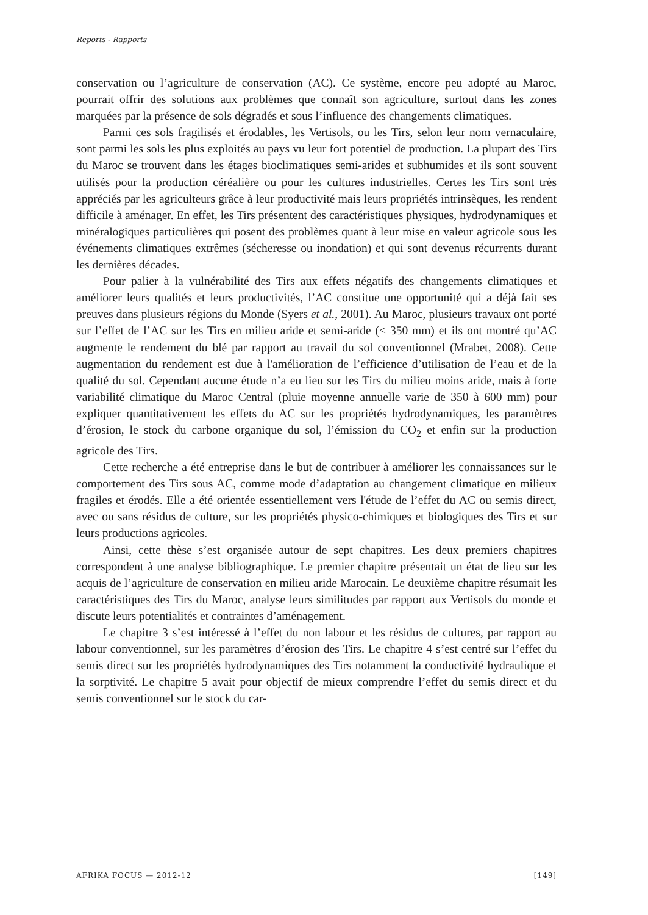Reports - Rapports
conservation ou l’agriculture de conservation (AC). Ce système, encore peu adopté au Maroc, pourrait offrir des solutions aux problèmes que connaît son agriculture, surtout dans les zones marquées par la présence de sols dégradés et sous l’influence des changements climatiques.
Parmi ces sols fragilisés et érodables, les Vertisols, ou les Tirs, selon leur nom vernaculaire, sont parmi les sols les plus exploités au pays vu leur fort potentiel de production. La plupart des Tirs du Maroc se trouvent dans les étages bioclimatiques semi-arides et subhumides et ils sont souvent utilisés pour la production céréalière ou pour les cultures industrielles. Certes les Tirs sont très appréciés par les agriculteurs grâce à leur productivité mais leurs propriétés intrinsèques, les rendent difficile à aménager. En effet, les Tirs présentent des caractéristiques physiques, hydrodynamiques et minéralogiques particulières qui posent des problèmes quant à leur mise en valeur agricole sous les événements climatiques extrêmes (sécheresse ou inondation) et qui sont devenus récurrents durant les dernières décades.
Pour palier à la vulnérabilité des Tirs aux effets négatifs des changements climatiques et améliorer leurs qualités et leurs productivités, l’AC constitue une opportunité qui a déjà fait ses preuves dans plusieurs régions du Monde (Syers et al., 2001). Au Maroc, plusieurs travaux ont porté sur l’effet de l’AC sur les Tirs en milieu aride et semi-aride (< 350 mm) et ils ont montré qu’AC augmente le rendement du blé par rapport au travail du sol conventionnel (Mrabet, 2008). Cette augmentation du rendement est due à l'amélioration de l’efficience d’utilisation de l’eau et de la qualité du sol. Cependant aucune étude n’a eu lieu sur les Tirs du milieu moins aride, mais à forte variabilité climatique du Maroc Central (pluie moyenne annuelle varie de 350 à 600 mm) pour expliquer quantitativement les effets du AC sur les propriétés hydrodynamiques, les paramètres d’érosion, le stock du carbone organique du sol, l’émission du CO<sub>2</sub> et enfin sur la production agricole des Tirs.
Cette recherche a été entreprise dans le but de contribuer à améliorer les connaissances sur le comportement des Tirs sous AC, comme mode d’adaptation au changement climatique en milieux fragiles et érodés. Elle a été orientée essentiellement vers l'étude de l’effet du AC ou semis direct, avec ou sans résidus de culture, sur les propriétés physico-chimiques et biologiques des Tirs et sur leurs productions agricoles.
Ainsi, cette thèse s’est organisée autour de sept chapitres. Les deux premiers chapitres correspondent à une analyse bibliographique. Le premier chapitre présentait un état de lieu sur les acquis de l’agriculture de conservation en milieu aride Marocain. Le deuxième chapitre résumait les caractéristiques des Tirs du Maroc, analyse leurs similitudes par rapport aux Vertisols du monde et discute leurs potentialités et contraintes d’aménagement.
Le chapitre 3 s’est intéressé à l’effet du non labour et les résidus de cultures, par rapport au labour conventionnel, sur les paramètres d’érosion des Tirs. Le chapitre 4 s’est centré sur l’effet du semis direct sur les propriétés hydrodynamiques des Tirs notamment la conductivité hydraulique et la sorptivité. Le chapitre 5 avait pour objectif de mieux comprendre l’effet du semis direct et du semis conventionnel sur le stock du car-
AFRIKA FOCUS — 2012-12 [149]